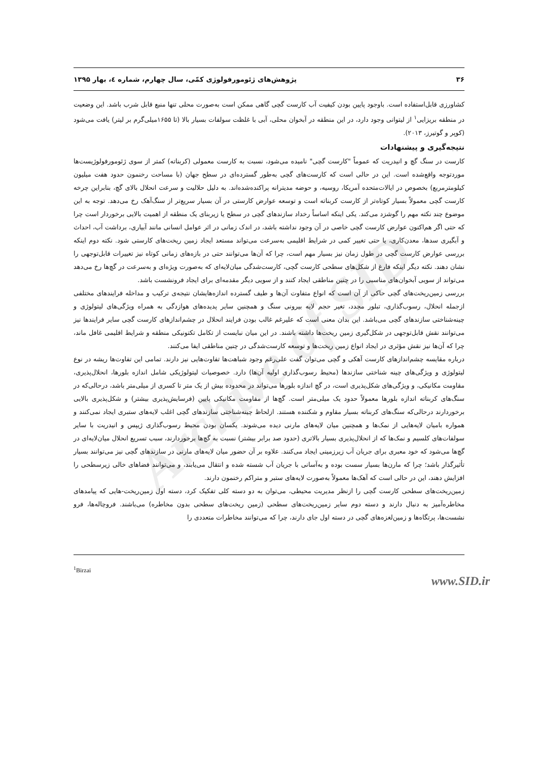Archive of SID
۳۶ پژوهش‌های ژئومورفولوژی کمّی، سال چهارم، شماره ٤، بهار ۱۳۹۵
کشاورزی قابل‌استفاده است. باوجود پایین بودن کیفیت آب کارست گچی گاهی ممکن است به‌صورت محلی تنها منبع قابل شرب باشد. این وضعیت در منطقه بریزایی<sup>۱</sup> از لیتوانی وجود دارد، در این منطقه در آبخوان محلی، آبی با غلظت سولفات بسیار بالا (تا ۱۶۵۵میلی‌گرم بر لیتر) یافت می‌شود (کوپر و گوتیرز، ۲۰۱۳).
نتیجه‌گیری و پیشنهادات
کارست در سنگ گچ و انیدریت که عموماً "کارست گچی" نامیده می‌شود، نسبت به کارست معمولی (کربناته) کمتر از سوی ژئومورفولوژیست‌ها موردتوجه واقع‌شده است. این در حالی است که کارست‌های گچی به‌طور گسترده‌ای در سطح جهان (با مساحت رخنمون حدود هفت میلیون کیلومترمربع) بخصوص در ایالات‌متحده آمریکا، روسیه، و حوضه مدیترانه پراکنده‌شده‌اند. به دلیل حلالیت و سرعت انحلال بالای گچ، بنابراین چرخه کارست گچی معمولاً بسیار کوتاه‌تر از کارست کربناته است و توسعه عوارض کارستی در آن بسیار سریع‌تر از سنگ‌آهک رخ می‌دهد. توجه به این موضوع چند نکته مهم را گوشزد می‌کند. یکی اینکه اساساً رخداد سازندهای گچی در سطح یا زیربنای یک منطقه از اهمیت بالایی برخوردار است چرا که حتی اگر هم‌اکنون عوارض کارست گچی خاصی در آن وجود نداشته باشد، در اندک زمانی در اثر عوامل انسانی مانند آبیاری، برداشت آب، احداث و آبگیری سدها، معدن‌کاری، یا حتی تغییر کمی در شرایط اقلیمی به‌سرعت می‌تواند مستعد ایجاد زمین ریخت‌های کارستی شود. نکته دوم اینکه بررسی عوارض کارست گچی در طول زمان نیز بسیار مهم است، چرا که آن‌ها می‌توانند حتی در بازه‌های زمانی کوتاه نیز تغییرات قابل‌توجهی را نشان دهند. نکته دیگر اینکه فارغ از شکل‌های سطحی کارست گچی، کارست‌شدگی میان‌لایه‌ای که به‌صورت ویژه‌ای و به‌سرعت در گچ‌ها رخ می‌دهد می‌تواند از سویی آبخوان‌های مناسبی را در چنین مناطقی ایجاد کنند و از سویی دیگر مقدمه‌ای برای ایجاد فرونشست باشد.
بررسی زمین‌ریخت‌های گچی حاکی از آن است که انواع متفاوت آن‌ها و طیف گسترده اندازه‌هایشان نتیجه‌ی ترکیب و مداخله فرایندهای مختلفی ازجمله انحلال، رسوب‌گذاری، تبلور مجدد، تغیر حجم لایه بیرونی سنگ و همچنین سایر پدیده‌های هوازدگی به همراه ویژگی‌های لیتولوژی و چینه‌شناختی سازندهای گچی می‌باشد. این بدان معنی است که علیرغم غالب بودن فرایند انحلال در چشم‌اندازهای کارست گچی سایر فرایندها نیز می‌توانند نقش قابل‌توجهی در شکل‌گیری زمین ریخت‌ها داشته باشند. در این میان نبایست از تکامل تکتونیکی منطقه و شرایط اقلیمی غافل ماند، چرا که آن‌ها نیز نقش مؤثری در ایجاد انواع زمین ریخت‌ها و توسعه کارست‌شدگی در چنین مناطقی ایفا می‌کنند.
درباره مقایسه چشم‌اندازهای کارست آهکی و گچی می‌توان گفت علی‌رغم وجود شباهت‌ها تفاوت‌هایی نیز دارند. تمامی این تفاوت‌ها ریشه در نوع لیتولوژی و ویژگی‌های چینه شناختی سازندها (محیط رسوب‌گذاری اولیه آن‌ها) دارد. خصوصیات لیتولوژیکی شامل اندازه بلورها، انحلال‌پذیری، مقاومت مکانیکی، و ویژگی‌های شکل‌پذیری است، در گچ اندازه بلورها می‌تواند در محدوده بیش از یک متر تا کسری از میلی‌متر باشد، درحالی‌که در سنگ‌های کربناته اندازه بلورها معمولاً حدود یک میلی‌متر است. گچ‌ها از مقاومت مکانیکی پایین (فرسایش‌پذیری بیشتر) و شکل‌پذیری بالایی برخوردارند درحالی‌که سنگ‌های کربناته بسیار مقاوم و شکننده هستند. ازلحاظ چینه‌شناختی سازندهای گچی اغلب لایه‌های ستبری ایجاد نمی‌کنند و همواره بامیان لایه‌هایی از نمک‌ها و همچنین میان لایه‌های مارنی دیده می‌شوند. یکسان بودن محیط رسوب‌گذاری ژیپس و انیدریت با سایر سولفات‌های کلسیم و نمک‌ها که از انحلال‌پذیری بسیار بالاتری (حدود صد برابر بیشتر) نسبت به گچ‌ها برخوردارند، سبب تسریع انحلال میان‌لایه‌ای در گچ‌ها می‌شود که خود معبری برای جریان آب زیرزمینی ایجاد می‌کنند. علاوه بر آن حضور میان لایه‌های مارنی در سازندهای گچی نیز می‌توانند بسیار تأثیرگذار باشد؛ چرا که مارن‌ها بسیار سست بوده و به‌آسانی با جریان آب شسته شده و انتقال می‌یابند، و می‌توانند فضاهای خالی زیرسطحی را افزایش دهند، این در حالی است که آهک‌ها معمولاً به‌صورت لایه‌های ستبر و متراکم رخنمون دارند.
زمین‌ریخت‌های سطحی کارست گچی را ازنظر مدیریت محیطی، می‌توان به دو دسته کلی تفکیک کرد، دسته اول زمین‌ریخت-هایی که پیامدهای مخاطره‌آمیز به دنبال دارند و دسته دوم سایر زمین‌ریخت‌های سطحی (زمین ریخت‌های سطحی بدون مخاطره) می‌باشند. فروچاله‌ها، فرو نشست‌ها، پرتگاه‌ها و زمین‌لغزه‌های گچی در دسته اول جای دارند، چرا که می‌توانند مخاطرات متعددی را
<sup>1</sup> Birzai
www.SID.ir